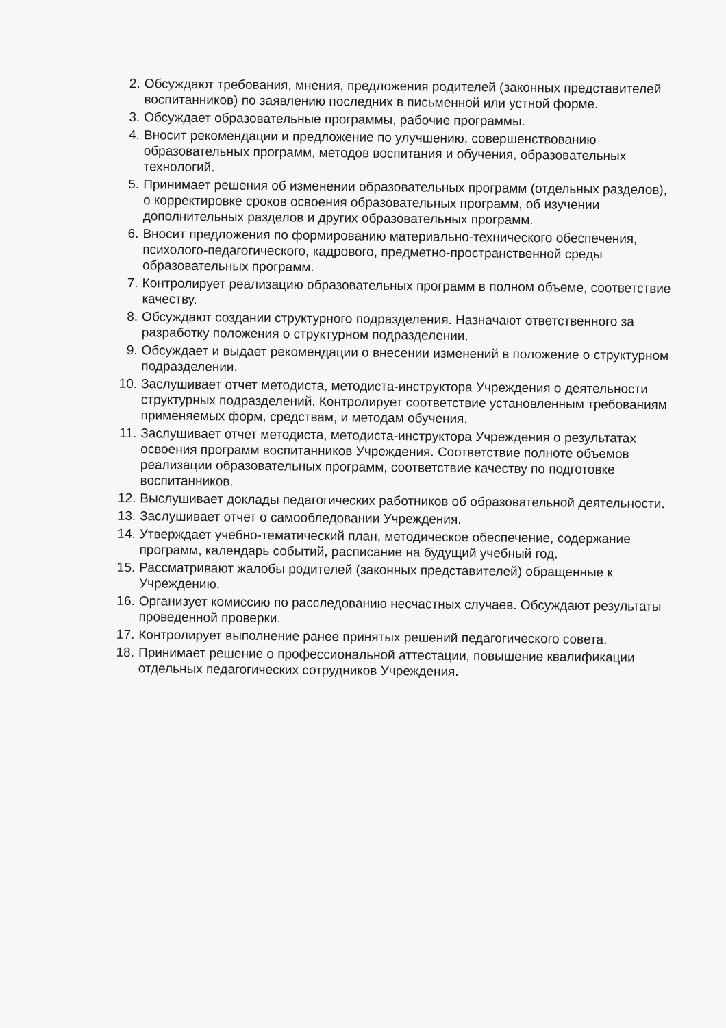2. Обсуждают требования, мнения, предложения родителей (законных представителей воспитанников) по заявлению последних в письменной или устной форме.
3. Обсуждает образовательные программы, рабочие программы.
4. Вносит рекомендации и предложение по улучшению, совершенствованию образовательных программ, методов воспитания и обучения, образовательных технологий.
5. Принимает решения об изменении образовательных программ (отдельных разделов), о корректировке сроков освоения образовательных программ, об изучении дополнительных разделов и других образовательных программ.
6. Вносит предложения по формированию материально-технического обеспечения, психолого-педагогического, кадрового, предметно-пространственной среды образовательных программ.
7. Контролирует реализацию образовательных программ в полном объеме, соответствие качеству.
8. Обсуждают создании структурного подразделения. Назначают ответственного за разработку положения о структурном подразделении.
9. Обсуждает и выдает рекомендации о внесении изменений в положение о структурном подразделении.
10. Заслушивает отчет методиста, методиста-инструктора Учреждения о деятельности структурных подразделений. Контролирует соответствие установленным требованиям применяемых форм, средствам, и методам обучения.
11. Заслушивает отчет методиста, методиста-инструктора Учреждения о результатах освоения программ воспитанников Учреждения. Соответствие полноте объемов реализации образовательных программ, соответствие качеству по подготовке воспитанников.
12. Выслушивает доклады педагогических работников об образовательной деятельности.
13. Заслушивает отчет о самообледовании Учреждения.
14. Утверждает учебно-тематический план, методическое обеспечение, содержание программ, календарь событий, расписание на будущий учебный год.
15. Рассматривают жалобы родителей (законных представителей) обращенные к Учреждению.
16. Организует комиссию по расследованию несчастных случаев. Обсуждают результаты проведенной проверки.
17. Контролирует выполнение ранее принятых решений педагогического совета.
18. Принимает решение о профессиональной аттестации, повышение квалификации отдельных педагогических сотрудников Учреждения.